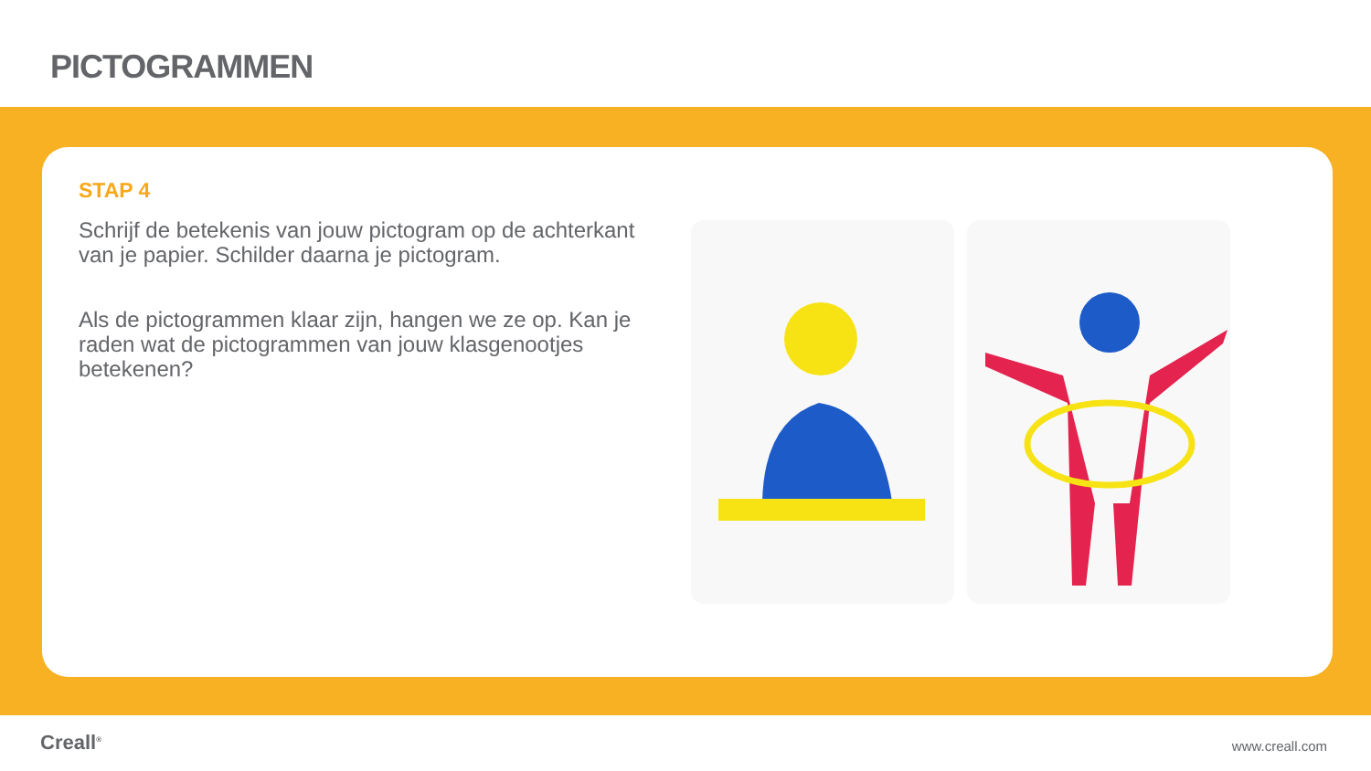PICTOGRAMMEN
STAP 4
Schrijf de betekenis van jouw pictogram op de achterkant van je papier. Schilder daarna je pictogram.
Als de pictogrammen klaar zijn, hangen we ze op. Kan je raden wat de pictogrammen van jouw klasgenootjes betekenen?
Creall<sup>®</sup> www.creall.com